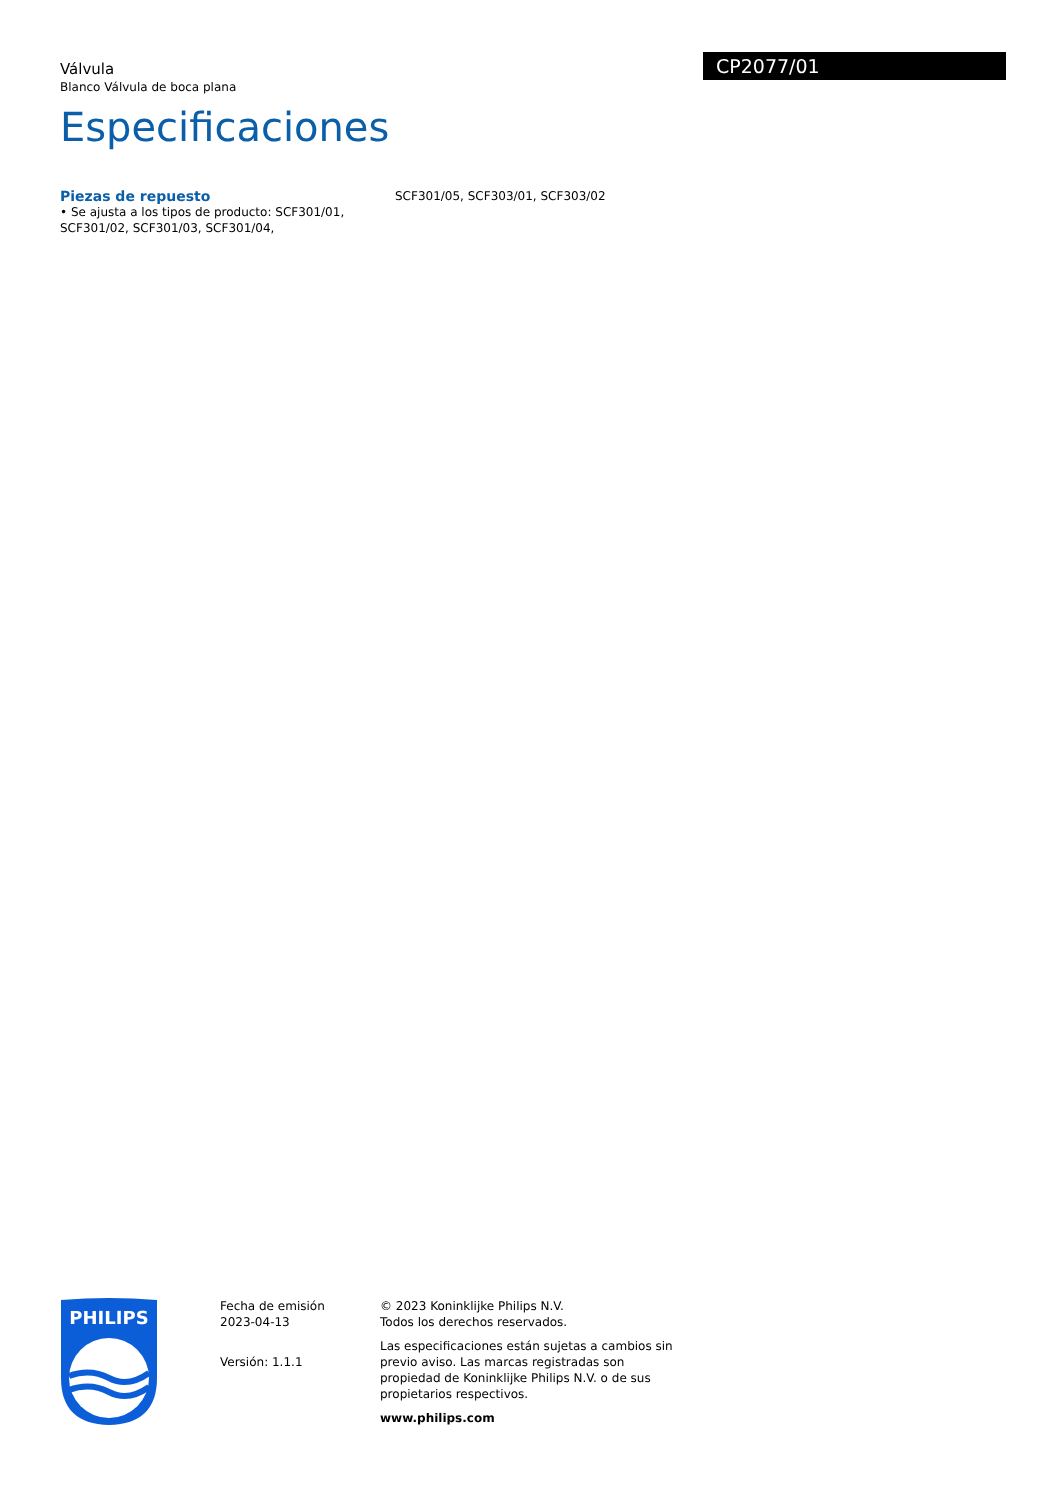Válvula
Blanco Válvula de boca plana
Especificaciones
CP2077/01
Piezas de repuesto
• Se ajusta a los tipos de producto: SCF301/01, SCF301/02, SCF301/03, SCF301/04, SCF301/05, SCF303/01, SCF303/02
PHILIPS
Fecha de emisión
2023-04-13
Versión: 1.1.1
© 2023 Koninklijke Philips N.V.
Todos los derechos reservados.
Las especificaciones están sujetas a cambios sin previo aviso. Las marcas registradas son propiedad de Koninklijke Philips N.V. o de sus propietarios respectivos.
www.philips.com